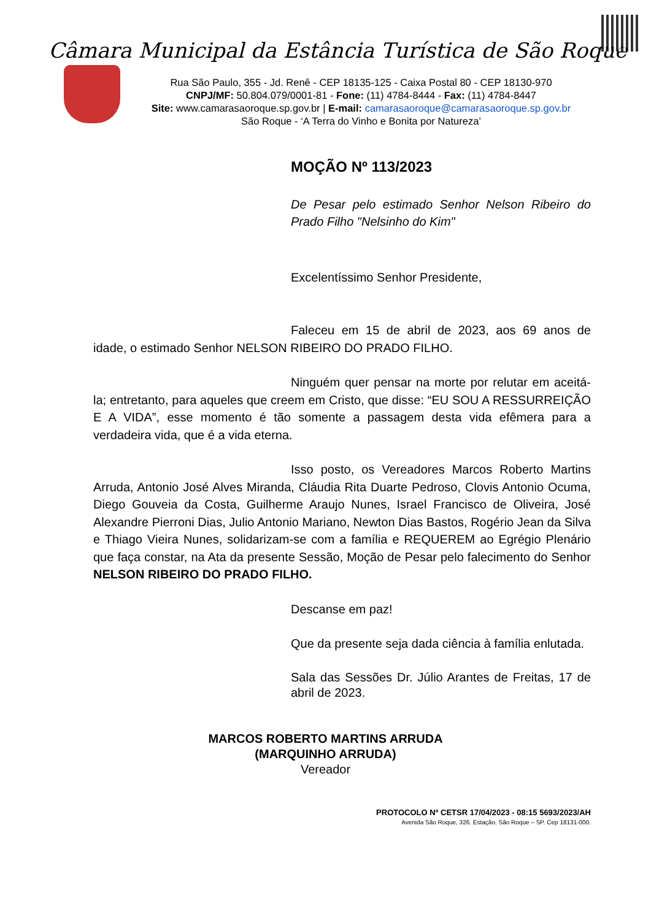Câmara Municipal da Estância Turística de São Roque
Rua São Paulo, 355 - Jd. Renê - CEP 18135-125 - Caixa Postal 80 - CEP 18130-970
CNPJ/MF: 50.804.079/0001-81 - Fone: (11) 4784-8444 - Fax: (11) 4784-8447
Site: www.camarasaoroque.sp.gov.br | E-mail: camarasaoroque@camarasaoroque.sp.gov.br
São Roque - ‘A Terra do Vinho e Bonita por Natureza’
MOÇÃO Nº 113/2023
De Pesar pelo estimado Senhor Nelson Ribeiro do Prado Filho "Nelsinho do Kim"
Excelentíssimo Senhor Presidente,
Faleceu em 15 de abril de 2023, aos 69 anos de idade, o estimado Senhor NELSON RIBEIRO DO PRADO FILHO.
Ninguém quer pensar na morte por relutar em aceitá-la; entretanto, para aqueles que creem em Cristo, que disse: “EU SOU A RESSURREIÇÃO E A VIDA”, esse momento é tão somente a passagem desta vida efêmera para a verdadeira vida, que é a vida eterna.
Isso posto, os Vereadores Marcos Roberto Martins Arruda, Antonio José Alves Miranda, Cláudia Rita Duarte Pedroso, Clovis Antonio Ocuma, Diego Gouveia da Costa, Guilherme Araujo Nunes, Israel Francisco de Oliveira, José Alexandre Pierroni Dias, Julio Antonio Mariano, Newton Dias Bastos, Rogério Jean da Silva e Thiago Vieira Nunes, solidarizam-se com a família e REQUEREM ao Egrégio Plenário que faça constar, na Ata da presente Sessão, Moção de Pesar pelo falecimento do Senhor NELSON RIBEIRO DO PRADO FILHO.
Descanse em paz!
Que da presente seja dada ciência à família enlutada.
Sala das Sessões Dr. Júlio Arantes de Freitas, 17 de abril de 2023.
MARCOS ROBERTO MARTINS ARRUDA
(MARQUINHO ARRUDA)
Vereador
PROTOCOLO Nº CETSR 17/04/2023 - 08:15 5693/2023/AH
Avenida São Roque, 326. Estação. São Roque – SP. Cep 18131-000.